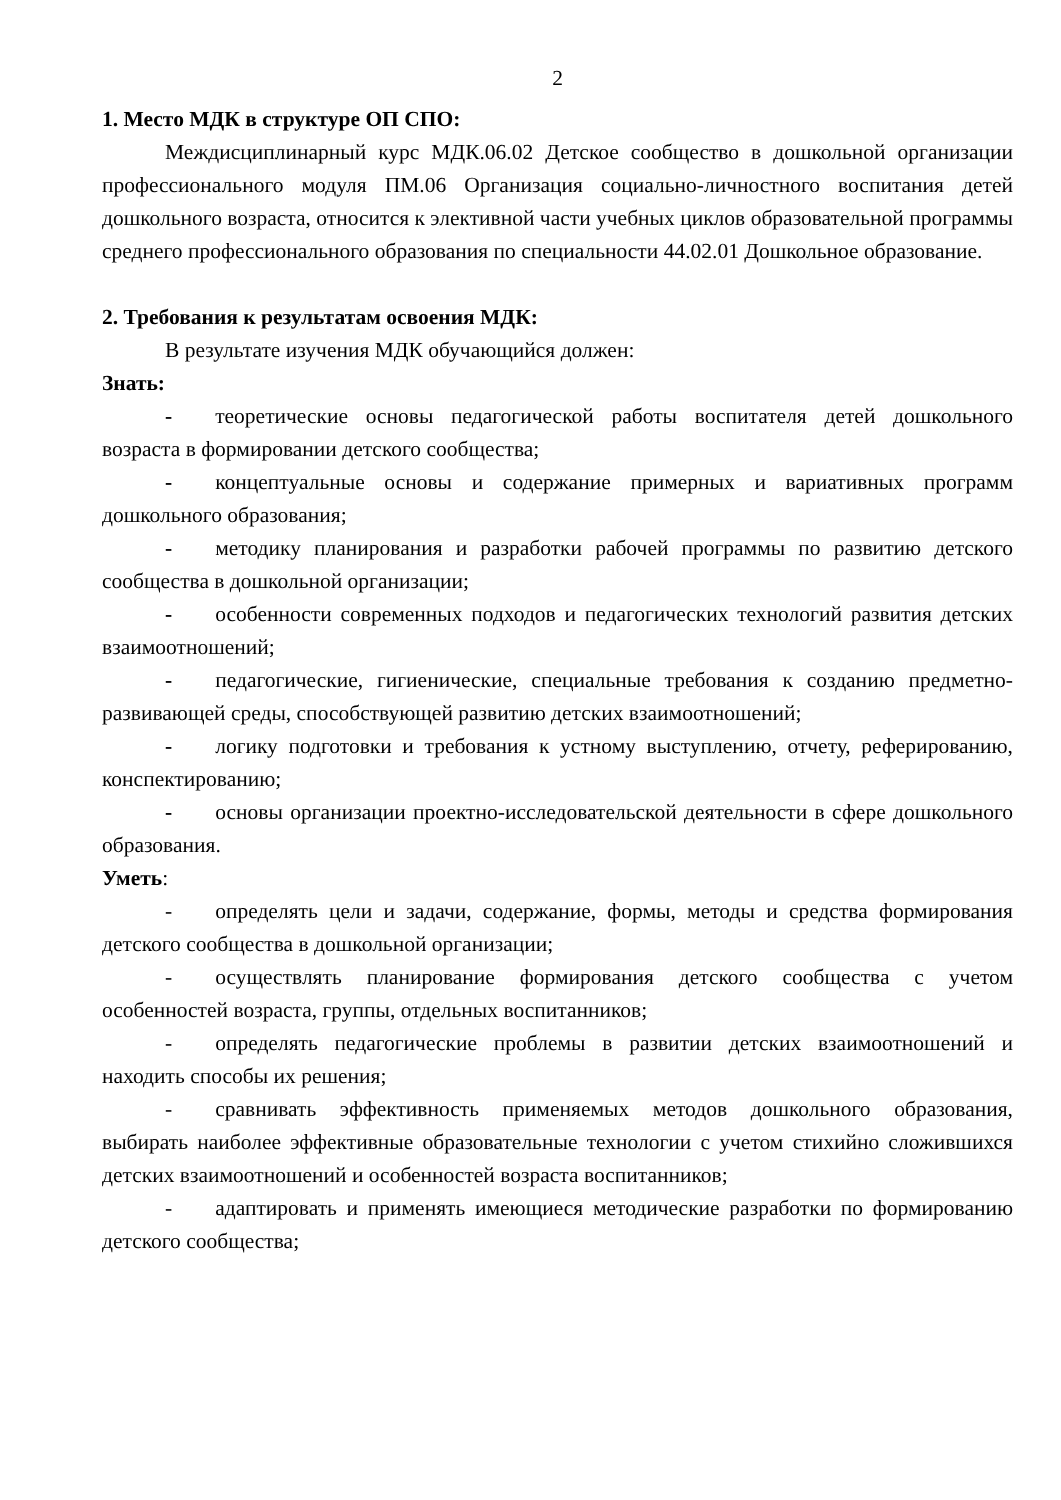2
1. Место МДК в структуре ОП СПО:
Междисциплинарный курс МДК.06.02 Детское сообщество в дошкольной организации профессионального модуля ПМ.06 Организация социально-личностного воспитания детей дошкольного возраста, относится к элективной части учебных циклов образовательной программы среднего профессионального образования по специальности 44.02.01 Дошкольное образование.
2. Требования к результатам освоения МДК:
В результате изучения МДК обучающийся должен:
Знать:
-  теоретические основы педагогической работы воспитателя детей дошкольного возраста в формировании детского сообщества;
-  концептуальные основы и содержание примерных и вариативных программ дошкольного образования;
-  методику планирования и разработки рабочей программы по развитию детского сообщества в дошкольной организации;
-  особенности современных подходов и педагогических технологий развития детских взаимоотношений;
-  педагогические, гигиенические, специальные требования к созданию предметно-развивающей среды, способствующей развитию детских взаимоотношений;
-  логику подготовки и требования к устному выступлению, отчету, реферированию, конспектированию;
-  основы организации проектно-исследовательской деятельности в сфере дошкольного образования.
Уметь:
-  определять цели и задачи, содержание, формы, методы и средства формирования детского сообщества в дошкольной организации;
-  осуществлять планирование формирования детского сообщества с учетом особенностей возраста, группы, отдельных воспитанников;
-  определять педагогические проблемы в развитии детских взаимоотношений и находить способы их решения;
-  сравнивать эффективность применяемых методов дошкольного образования, выбирать наиболее эффективные образовательные технологии с учетом стихийно сложившихся детских взаимоотношений и особенностей возраста воспитанников;
-  адаптировать и применять имеющиеся методические разработки по формированию детского сообщества;